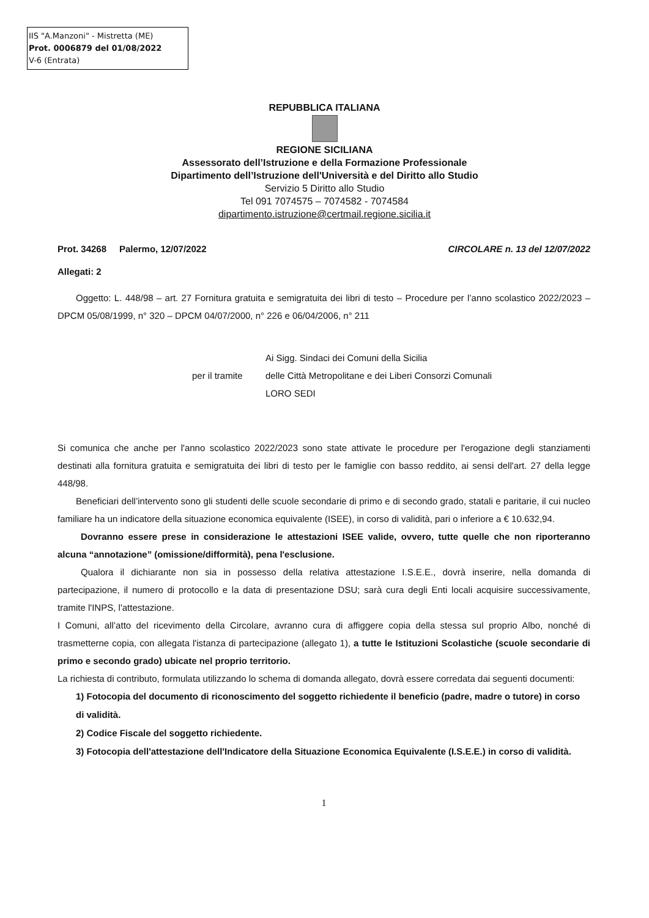IIS "A.Manzoni" - Mistretta (ME)
Prot. 0006879 del 01/08/2022
V-6 (Entrata)
REPUBBLICA ITALIANA
REGIONE SICILIANA
Assessorato dell’Istruzione e della Formazione Professionale
Dipartimento dell’Istruzione dell'Università e del Diritto allo Studio
Servizio 5 Diritto allo Studio
Tel 091 7074575 – 7074582 - 7074584
dipartimento.istruzione@certmail.regione.sicilia.it
Prot. 34268 Palermo, 12/07/2022 CIRCOLARE n. 13 del 12/07/2022
Allegati: 2
Oggetto: L. 448/98 – art. 27 Fornitura gratuita e semigratuita dei libri di testo – Procedure per l’anno scolastico 2022/2023 – DPCM 05/08/1999, n° 320 – DPCM 04/07/2000, n° 226 e 06/04/2006, n° 211
per il tramite
Ai Sigg. Sindaci dei Comuni della Sicilia
delle Città Metropolitane e dei Liberi Consorzi Comunali
LORO SEDI
Si comunica che anche per l'anno scolastico 2022/2023 sono state attivate le procedure per l'erogazione degli stanziamenti destinati alla fornitura gratuita e semigratuita dei libri di testo per le famiglie con basso reddito, ai sensi dell'art. 27 della legge 448/98.
Beneficiari dell’intervento sono gli studenti delle scuole secondarie di primo e di secondo grado, statali e paritarie, il cui nucleo familiare ha un indicatore della situazione economica equivalente (ISEE), in corso di validità, pari o inferiore a € 10.632,94.
Dovranno essere prese in considerazione le attestazioni ISEE valide, ovvero, tutte quelle che non riporteranno alcuna “annotazione” (omissione/difformità), pena l'esclusione.
Qualora il dichiarante non sia in possesso della relativa attestazione I.S.E.E., dovrà inserire, nella domanda di partecipazione, il numero di protocollo e la data di presentazione DSU; sarà cura degli Enti locali acquisire successivamente, tramite l'INPS, l'attestazione.
I Comuni, all’atto del ricevimento della Circolare, avranno cura di affiggere copia della stessa sul proprio Albo, nonché di trasmetterne copia, con allegata l'istanza di partecipazione (allegato 1), a tutte le Istituzioni Scolastiche (scuole secondarie di primo e secondo grado) ubicate nel proprio territorio.
La richiesta di contributo, formulata utilizzando lo schema di domanda allegato, dovrà essere corredata dai seguenti documenti:
1) Fotocopia del documento di riconoscimento del soggetto richiedente il beneficio (padre, madre o tutore) in corso di validità.
2) Codice Fiscale del soggetto richiedente.
3) Fotocopia dell'attestazione dell'Indicatore della Situazione Economica Equivalente (I.S.E.E.) in corso di validità.
1